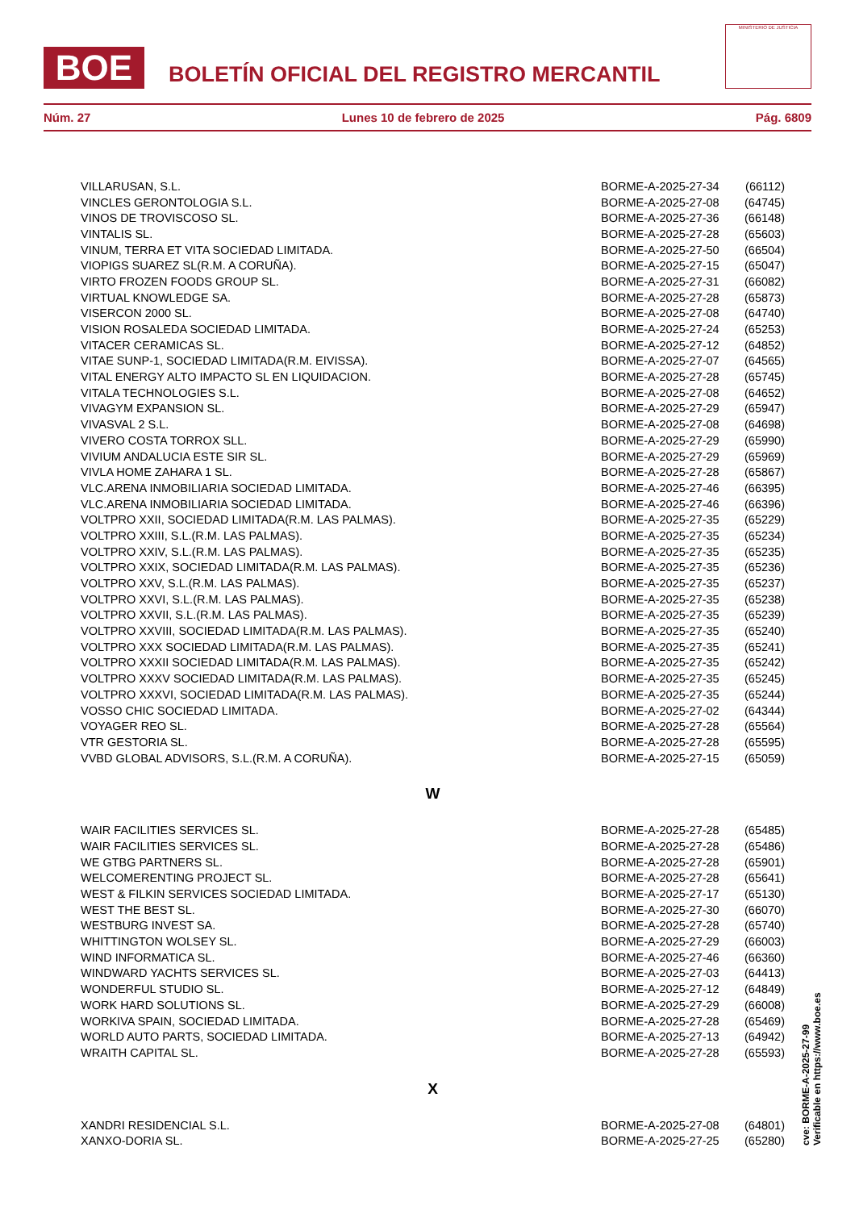BOE
BOLETÍN OFICIAL DEL REGISTRO MERCANTIL
MINISTERIO DE JUSTICIA
Núm. 27 Lunes 10 de febrero de 2025 Pág. 6809
| VILLARUSAN, S.L. | BORME-A-2025-27-34 | (66112) |
| VINCLES GERONTOLOGIA S.L. | BORME-A-2025-27-08 | (64745) |
| VINOS DE TROVISCOSO SL. | BORME-A-2025-27-36 | (66148) |
| VINTALIS SL. | BORME-A-2025-27-28 | (65603) |
| VINUM, TERRA ET VITA SOCIEDAD LIMITADA. | BORME-A-2025-27-50 | (66504) |
| VIOPIGS SUAREZ SL(R.M. A CORUÑA). | BORME-A-2025-27-15 | (65047) |
| VIRTO FROZEN FOODS GROUP SL. | BORME-A-2025-27-31 | (66082) |
| VIRTUAL KNOWLEDGE SA. | BORME-A-2025-27-28 | (65873) |
| VISERCON 2000 SL. | BORME-A-2025-27-08 | (64740) |
| VISION ROSALEDA SOCIEDAD LIMITADA. | BORME-A-2025-27-24 | (65253) |
| VITACER CERAMICAS SL. | BORME-A-2025-27-12 | (64852) |
| VITAE SUNP-1, SOCIEDAD LIMITADA(R.M. EIVISSA). | BORME-A-2025-27-07 | (64565) |
| VITAL ENERGY ALTO IMPACTO SL EN LIQUIDACION. | BORME-A-2025-27-28 | (65745) |
| VITALA TECHNOLOGIES S.L. | BORME-A-2025-27-08 | (64652) |
| VIVAGYM EXPANSION SL. | BORME-A-2025-27-29 | (65947) |
| VIVASVAL 2 S.L. | BORME-A-2025-27-08 | (64698) |
| VIVERO COSTA TORROX SLL. | BORME-A-2025-27-29 | (65990) |
| VIVIUM ANDALUCIA ESTE SIR SL. | BORME-A-2025-27-29 | (65969) |
| VIVLA HOME ZAHARA 1 SL. | BORME-A-2025-27-28 | (65867) |
| VLC.ARENA INMOBILIARIA SOCIEDAD LIMITADA. | BORME-A-2025-27-46 | (66395) |
| VLC.ARENA INMOBILIARIA SOCIEDAD LIMITADA. | BORME-A-2025-27-46 | (66396) |
| VOLTPRO XXII, SOCIEDAD LIMITADA(R.M. LAS PALMAS). | BORME-A-2025-27-35 | (65229) |
| VOLTPRO XXIII, S.L.(R.M. LAS PALMAS). | BORME-A-2025-27-35 | (65234) |
| VOLTPRO XXIV, S.L.(R.M. LAS PALMAS). | BORME-A-2025-27-35 | (65235) |
| VOLTPRO XXIX, SOCIEDAD LIMITADA(R.M. LAS PALMAS). | BORME-A-2025-27-35 | (65236) |
| VOLTPRO XXV, S.L.(R.M. LAS PALMAS). | BORME-A-2025-27-35 | (65237) |
| VOLTPRO XXVI, S.L.(R.M. LAS PALMAS). | BORME-A-2025-27-35 | (65238) |
| VOLTPRO XXVII, S.L.(R.M. LAS PALMAS). | BORME-A-2025-27-35 | (65239) |
| VOLTPRO XXVIII, SOCIEDAD LIMITADA(R.M. LAS PALMAS). | BORME-A-2025-27-35 | (65240) |
| VOLTPRO XXX SOCIEDAD LIMITADA(R.M. LAS PALMAS). | BORME-A-2025-27-35 | (65241) |
| VOLTPRO XXXII SOCIEDAD LIMITADA(R.M. LAS PALMAS). | BORME-A-2025-27-35 | (65242) |
| VOLTPRO XXXV SOCIEDAD LIMITADA(R.M. LAS PALMAS). | BORME-A-2025-27-35 | (65245) |
| VOLTPRO XXXVI, SOCIEDAD LIMITADA(R.M. LAS PALMAS). | BORME-A-2025-27-35 | (65244) |
| VOSSO CHIC SOCIEDAD LIMITADA. | BORME-A-2025-27-02 | (64344) |
| VOYAGER REO SL. | BORME-A-2025-27-28 | (65564) |
| VTR GESTORIA SL. | BORME-A-2025-27-28 | (65595) |
| VVBD GLOBAL ADVISORS, S.L.(R.M. A CORUÑA). | BORME-A-2025-27-15 | (65059) |
| W | | |
| WAIR FACILITIES SERVICES SL. | BORME-A-2025-27-28 | (65485) |
| WAIR FACILITIES SERVICES SL. | BORME-A-2025-27-28 | (65486) |
| WE GTBG PARTNERS SL. | BORME-A-2025-27-28 | (65901) |
| WELCOMERENTING PROJECT SL. | BORME-A-2025-27-28 | (65641) |
| WEST & FILKIN SERVICES SOCIEDAD LIMITADA. | BORME-A-2025-27-17 | (65130) |
| WEST THE BEST SL. | BORME-A-2025-27-30 | (66070) |
| WESTBURG INVEST SA. | BORME-A-2025-27-28 | (65740) |
| WHITTINGTON WOLSEY SL. | BORME-A-2025-27-29 | (66003) |
| WIND INFORMATICA SL. | BORME-A-2025-27-46 | (66360) |
| WINDWARD YACHTS SERVICES SL. | BORME-A-2025-27-03 | (64413) |
| WONDERFUL STUDIO SL. | BORME-A-2025-27-12 | (64849) |
| WORK HARD SOLUTIONS SL. | BORME-A-2025-27-29 | (66008) |
| WORKIVA SPAIN, SOCIEDAD LIMITADA. | BORME-A-2025-27-28 | (65469) |
| WORLD AUTO PARTS, SOCIEDAD LIMITADA. | BORME-A-2025-27-13 | (64942) |
| WRAITH CAPITAL SL. | BORME-A-2025-27-28 | (65593) |
| X | | |
| XANDRI RESIDENCIAL S.L. | BORME-A-2025-27-08 | (64801) |
| XANXO-DORIA SL. | BORME-A-2025-27-25 | (65280) |
cve: BORME-A-2025-27-99
Verificable en https://www.boe.es